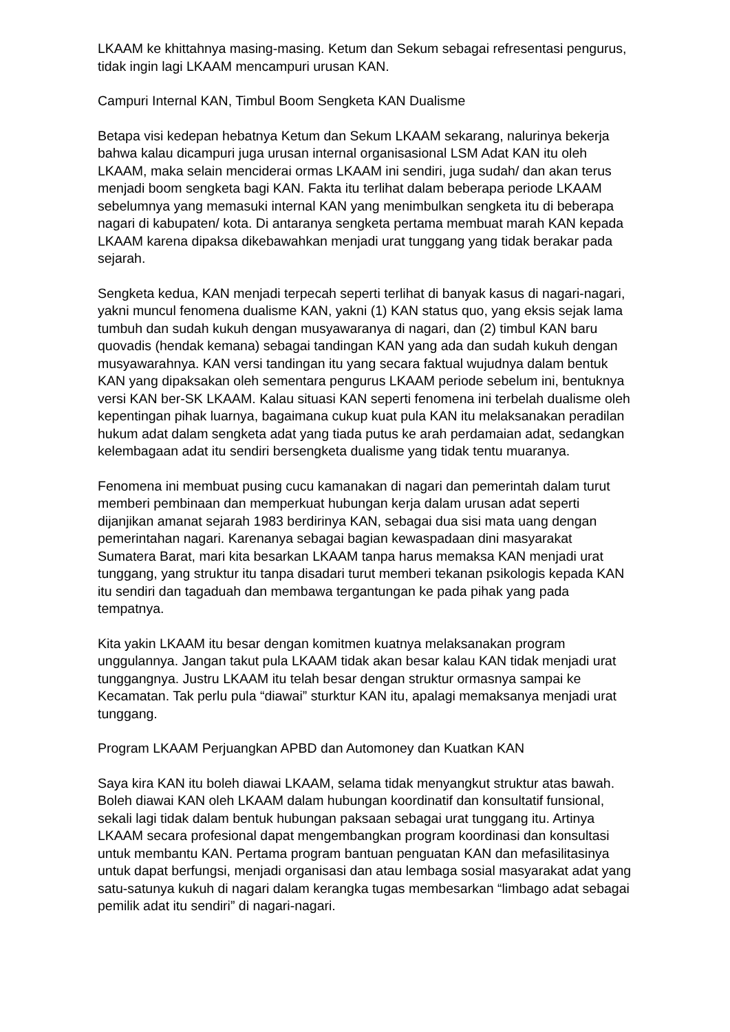LKAAM ke khittahnya masing-masing. Ketum dan Sekum sebagai refresentasi pengurus, tidak ingin lagi LKAAM mencampuri urusan KAN.
Campuri Internal KAN, Timbul Boom Sengketa KAN Dualisme
Betapa visi kedepan hebatnya Ketum dan Sekum LKAAM sekarang, nalurinya bekerja bahwa kalau dicampuri juga urusan internal organisasional LSM Adat KAN itu oleh LKAAM, maka selain menciderai ormas LKAAM ini sendiri, juga sudah/ dan akan terus menjadi boom sengketa bagi KAN. Fakta itu terlihat dalam beberapa periode LKAAM sebelumnya yang memasuki internal KAN yang menimbulkan sengketa itu di beberapa nagari di kabupaten/ kota. Di antaranya sengketa pertama membuat marah KAN kepada LKAAM karena dipaksa dikebawahkan menjadi urat tunggang yang tidak berakar pada sejarah.
Sengketa kedua, KAN menjadi terpecah seperti terlihat di banyak kasus di nagari-nagari, yakni muncul fenomena dualisme KAN, yakni (1) KAN status quo, yang eksis sejak lama tumbuh dan sudah kukuh dengan musyawaranya di nagari, dan (2) timbul KAN baru quovadis (hendak kemana) sebagai tandingan KAN yang ada dan sudah kukuh dengan musyawarahnya. KAN versi tandingan itu yang secara faktual wujudnya dalam bentuk KAN yang dipaksakan oleh sementara pengurus LKAAM periode sebelum ini, bentuknya versi KAN ber-SK LKAAM. Kalau situasi KAN seperti fenomena ini terbelah dualisme oleh kepentingan pihak luarnya, bagaimana cukup kuat pula KAN itu melaksanakan peradilan hukum adat dalam sengketa adat yang tiada putus ke arah perdamaian adat, sedangkan kelembagaan adat itu sendiri bersengketa dualisme yang tidak tentu muaranya.
Fenomena ini membuat pusing cucu kamanakan di nagari dan pemerintah dalam turut memberi pembinaan dan memperkuat hubungan kerja dalam urusan adat seperti dijanjikan amanat sejarah 1983 berdirinya KAN, sebagai dua sisi mata uang dengan pemerintahan nagari. Karenanya sebagai bagian kewaspadaan dini masyarakat Sumatera Barat, mari kita besarkan LKAAM tanpa harus memaksa KAN menjadi urat tunggang, yang struktur itu tanpa disadari turut memberi tekanan psikologis kepada KAN itu sendiri dan tagaduah dan membawa tergantungan ke pada pihak yang pada tempatnya.
Kita yakin LKAAM itu besar dengan komitmen kuatnya melaksanakan program unggulannya. Jangan takut pula LKAAM tidak akan besar kalau KAN tidak menjadi urat tunggangnya. Justru LKAAM itu telah besar dengan struktur ormasnya sampai ke Kecamatan. Tak perlu pula “diawai” sturktur KAN itu, apalagi memaksanya menjadi urat tunggang.
Program LKAAM Perjuangkan APBD dan Automoney dan Kuatkan KAN
Saya kira KAN itu boleh diawai LKAAM, selama tidak menyangkut struktur atas bawah. Boleh diawai KAN oleh LKAAM dalam hubungan koordinatif dan konsultatif funsional, sekali lagi tidak dalam bentuk hubungan paksaan sebagai urat tunggang itu. Artinya LKAAM secara profesional dapat mengembangkan program koordinasi dan konsultasi untuk membantu KAN. Pertama program bantuan penguatan KAN dan mefasilitasinya untuk dapat berfungsi, menjadi organisasi dan atau lembaga sosial masyarakat adat yang satu-satunya kukuh di nagari dalam kerangka tugas membesarkan “limbago adat sebagai pemilik adat itu sendiri” di nagari-nagari.